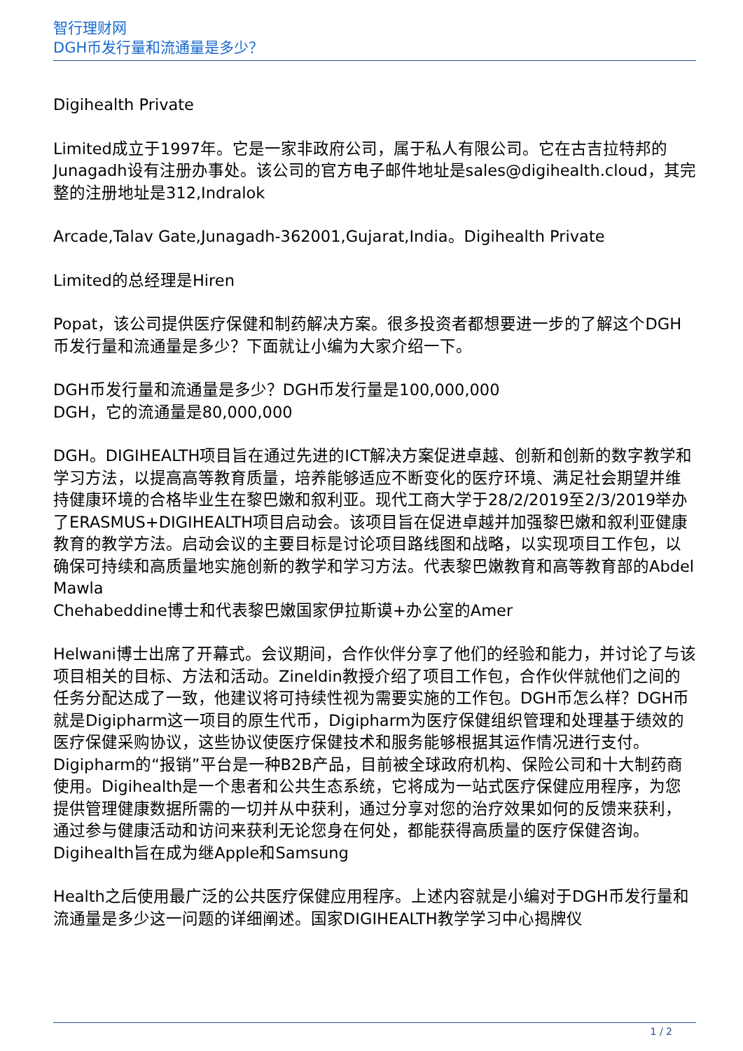智行理财网
DGH币发行量和流通量是多少？
Digihealth Private
Limited成立于1997年。它是一家非政府公司，属于私人有限公司。它在古吉拉特邦的Junagadh设有注册办事处。该公司的官方电子邮件地址是sales@digihealth.cloud，其完整的注册地址是312,Indralok
Arcade,Talav Gate,Junagadh-362001,Gujarat,India。Digihealth Private
Limited的总经理是Hiren
Popat，该公司提供医疗保健和制药解决方案。很多投资者都想要进一步的了解这个DGH币发行量和流通量是多少？下面就让小编为大家介绍一下。
DGH币发行量和流通量是多少？DGH币发行量是100,000,000
DGH，它的流通量是80,000,000
DGH。DIGIHEALTH项目旨在通过先进的ICT解决方案促进卓越、创新和创新的数字教学和学习方法，以提高高等教育质量，培养能够适应不断变化的医疗环境、满足社会期望并维持健康环境的合格毕业生在黎巴嫩和叙利亚。现代工商大学于28/2/2019至2/3/2019举办了ERASMUS+DIGIHEALTH项目启动会。该项目旨在促进卓越并加强黎巴嫩和叙利亚健康教育的教学方法。启动会议的主要目标是讨论项目路线图和战略，以实现项目工作包，以确保可持续和高质量地实施创新的教学和学习方法。代表黎巴嫩教育和高等教育部的Abdel Mawla
Chehabeddine博士和代表黎巴嫩国家伊拉斯谟+办公室的Amer
Helwani博士出席了开幕式。会议期间，合作伙伴分享了他们的经验和能力，并讨论了与该项目相关的目标、方法和活动。Zineldin教授介绍了项目工作包，合作伙伴就他们之间的任务分配达成了一致，他建议将可持续性视为需要实施的工作包。DGH币怎么样？DGH币就是Digipharm这一项目的原生代币，Digipharm为医疗保健组织管理和处理基于绩效的医疗保健采购协议，这些协议使医疗保健技术和服务能够根据其运作情况进行支付。Digipharm的“报销”平台是一种B2B产品，目前被全球政府机构、保险公司和十大制药商使用。Digihealth是一个患者和公共生态系统，它将成为一站式医疗保健应用程序，为您提供管理健康数据所需的一切并从中获利，通过分享对您的治疗效果如何的反馈来获利，通过参与健康活动和访问来获利无论您身在何处，都能获得高质量的医疗保健咨询。Digihealth旨在成为继Apple和Samsung
Health之后使用最广泛的公共医疗保健应用程序。上述内容就是小编对于DGH币发行量和流通量是多少这一问题的详细阐述。国家DIGIHEALTH教学学习中心揭牌仪
1 / 2